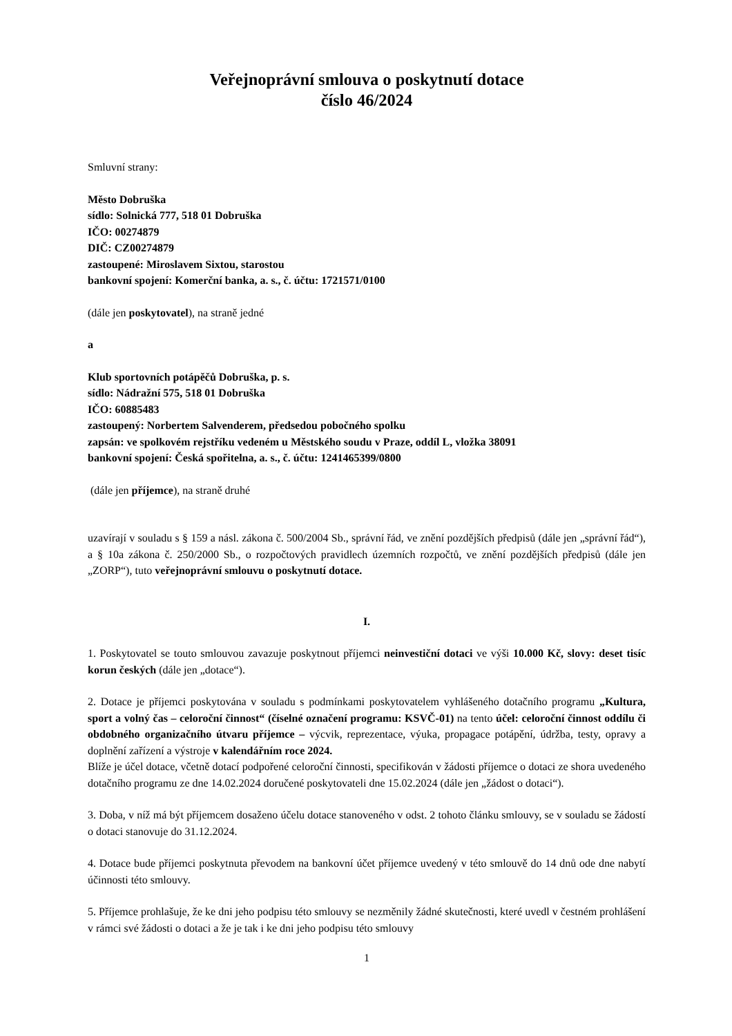Veřejnoprávní smlouva o poskytnutí dotace
číslo 46/2024
Smluvní strany:
Město Dobruška
sídlo: Solnická 777, 518 01 Dobruška
IČO: 00274879
DIČ: CZ00274879
zastoupené: Miroslavem Sixtou, starostou
bankovní spojení: Komerční banka, a. s., č. účtu: 1721571/0100
(dále jen poskytovatel), na straně jedné
a
Klub sportovních potápěčů Dobruška, p. s.
sídlo: Nádražní 575, 518 01 Dobruška
IČO: 60885483
zastoupený: Norbertem Salvenderem, předsedou pobočného spolku
zapsán: ve spolkovém rejstříku vedeném u Městského soudu v Praze, oddíl L, vložka 38091
bankovní spojení: Česká spořitelna, a. s., č. účtu: 1241465399/0800
(dále jen příjemce), na straně druhé
uzavírají v souladu s § 159 a násl. zákona č. 500/2004 Sb., správní řád, ve znění pozdějších předpisů (dále jen „správní řád“), a § 10a zákona č. 250/2000 Sb., o rozpočtových pravidlech územních rozpočtů, ve znění pozdějších předpisů (dále jen „ZORP“), tuto veřejnoprávní smlouvu o poskytnutí dotace.
I.
1. Poskytovatel se touto smlouvou zavazuje poskytnout příjemci neinvestiční dotaci ve výši 10.000 Kč, slovy: deset tisíc korun českých (dále jen „dotace“).
2. Dotace je příjemci poskytována v souladu s podmínkami poskytovatelem vyhlášeného dotačního programu „Kultura, sport a volný čas – celoroční činnost“ (číselné označení programu: KSVČ-01) na tento účel: celoroční činnost oddílu či obdobného organizačního útvaru příjemce – výcvik, reprezentace, výuka, propagace potápění, údržba, testy, opravy a doplnění zařízení a výstroje v kalendářním roce 2024.
Blíže je účel dotace, včetně dotací podpořené celoroční činnosti, specifikován v žádosti příjemce o dotaci ze shora uvedeného dotačního programu ze dne 14.02.2024 doručené poskytovateli dne 15.02.2024 (dále jen „žádost o dotaci“).
3. Doba, v níž má být příjemcem dosaženo účelu dotace stanoveného v odst. 2 tohoto článku smlouvy, se v souladu se žádostí o dotaci stanovuje do 31.12.2024.
4. Dotace bude příjemci poskytnuta převodem na bankovní účet příjemce uvedený v této smlouvě do 14 dnů ode dne nabytí účinnosti této smlouvy.
5. Příjemce prohlašuje, že ke dni jeho podpisu této smlouvy se nezměnily žádné skutečnosti, které uvedl v čestném prohlášení v rámci své žádosti o dotaci a že je tak i ke dni jeho podpisu této smlouvy
1